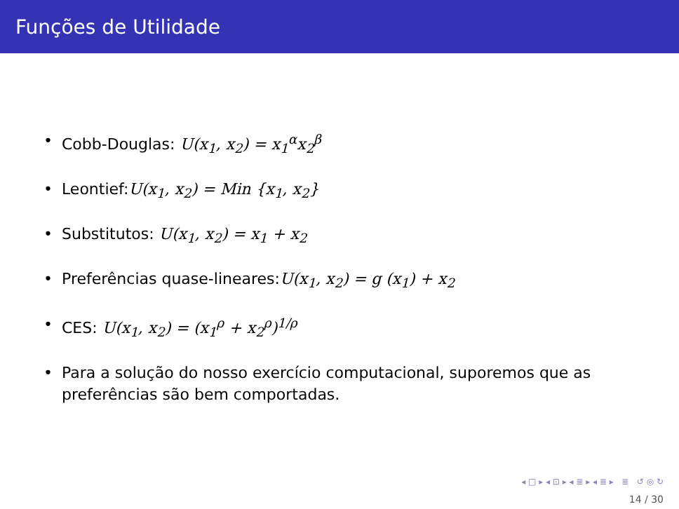Funções de Utilidade
• Cobb-Douglas: U(x<sub>1</sub>, x<sub>2</sub>) = x<sub>1</sub><sup>α</sup>x<sub>2</sub><sup>β</sup>
• Leontief:U(x<sub>1</sub>, x<sub>2</sub>) = Min {x<sub>1</sub>, x<sub>2</sub>}
• Substitutos: U(x<sub>1</sub>, x<sub>2</sub>) = x<sub>1</sub> + x<sub>2</sub>
• Preferências quase-lineares:U(x<sub>1</sub>, x<sub>2</sub>) = g (x<sub>1</sub>) + x<sub>2</sub>
• CES: U(x<sub>1</sub>, x<sub>2</sub>) = (x<sub>1</sub><sup>ρ</sup> + x<sub>2</sub><sup>ρ</sup>)<sup>1/ρ</sup>
• Para a solução do nosso exercício computacional, suporemos que as preferências são bem comportadas.
◂ □ ▸ ◂ ⊡ ▸ ◂ ≣ ▸ ◂ ≣ ▸ ≣ ↺ ◎ ↻
14 / 30